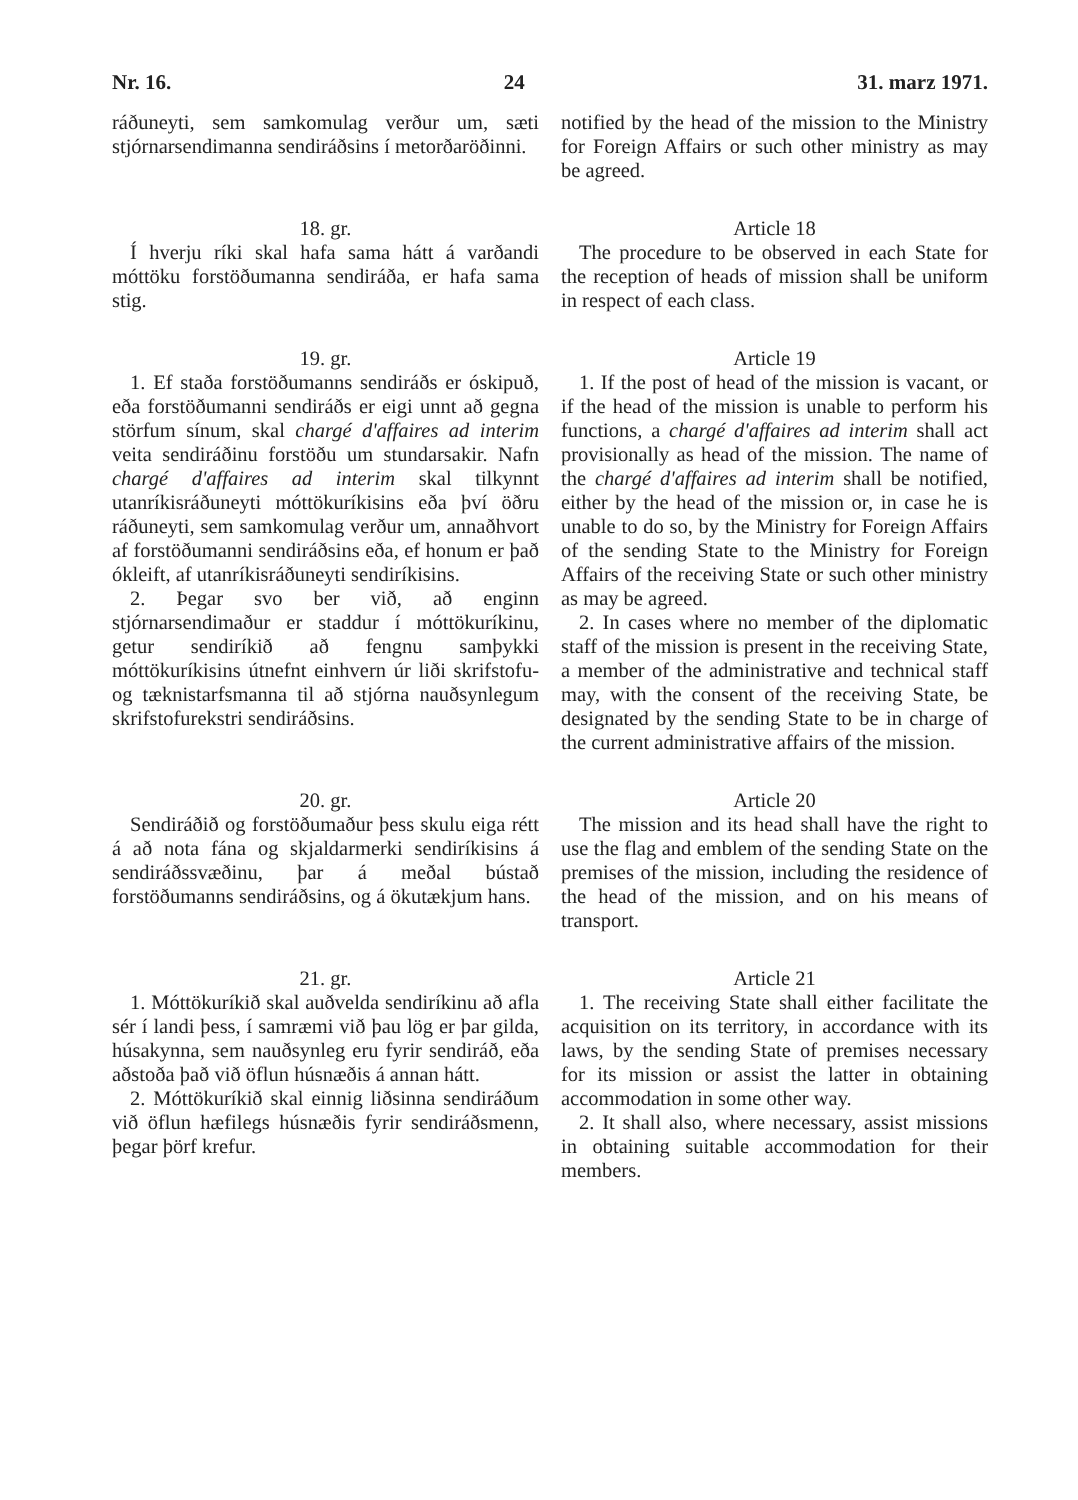Nr. 16. 24 31. marz 1971.
ráðuneyti, sem samkomulag verður um, sæti stjórnarsendimanna sendiráðsins í metorðaröðinni.
notified by the head of the mission to the Ministry for Foreign Affairs or such other ministry as may be agreed.
18. gr.
Í hverju ríki skal hafa sama hátt á varðandi móttöku forstöðumanna sendiráða, er hafa sama stig.
Article 18
The procedure to be observed in each State for the reception of heads of mission shall be uniform in respect of each class.
19. gr.
1. Ef staða forstöðumanns sendiráðs er óskipuð, eða forstöðumanni sendiráðs er eigi unnt að gegna störfum sínum, skal chargé d'affaires ad interim veita sendiráðinu forstöðu um stundarsakir. Nafn chargé d'affaires ad interim skal tilkynnt utanríkisráðuneyti móttökuríkisins eða því öðru ráðuneyti, sem samkomulag verður um, annaðhvort af forstöðumanni sendiráðsins eða, ef honum er það ókleift, af utanríkisráðuneyti sendiríkisins.
2. Þegar svo ber við, að enginn stjórnarsendimaður er staddur í móttökuríkinu, getur sendiríkið að fengnu samþykki móttökuríkisins útnefnt einhvern úr liði skrifstofu- og tæknistarfsmanna til að stjórna nauðsynlegum skrifstofurekstri sendiráðsins.
Article 19
1. If the post of head of the mission is vacant, or if the head of the mission is unable to perform his functions, a chargé d'affaires ad interim shall act provisionally as head of the mission. The name of the chargé d'affaires ad interim shall be notified, either by the head of the mission or, in case he is unable to do so, by the Ministry for Foreign Affairs of the sending State to the Ministry for Foreign Affairs of the receiving State or such other ministry as may be agreed.
2. In cases where no member of the diplomatic staff of the mission is present in the receiving State, a member of the administrative and technical staff may, with the consent of the receiving State, be designated by the sending State to be in charge of the current administrative affairs of the mission.
20. gr.
Sendiráðið og forstöðumaður þess skulu eiga rétt á að nota fána og skjaldarmerki sendiríkisins á sendiráðssvæðinu, þar á meðal bústað forstöðumanns sendiráðsins, og á ökutækjum hans.
Article 20
The mission and its head shall have the right to use the flag and emblem of the sending State on the premises of the mission, including the residence of the head of the mission, and on his means of transport.
21. gr.
1. Móttökuríkið skal auðvelda sendiríkinu að afla sér í landi þess, í samræmi við þau lög er þar gilda, húsakynna, sem nauðsynleg eru fyrir sendiráð, eða aðstoða það við öflun húsnæðis á annan hátt.
2. Móttökuríkið skal einnig liðsinna sendiráðum við öflun hæfilegs húsnæðis fyrir sendiráðsmenn, þegar þörf krefur.
Article 21
1. The receiving State shall either facilitate the acquisition on its territory, in accordance with its laws, by the sending State of premises necessary for its mission or assist the latter in obtaining accommodation in some other way.
2. It shall also, where necessary, assist missions in obtaining suitable accommodation for their members.